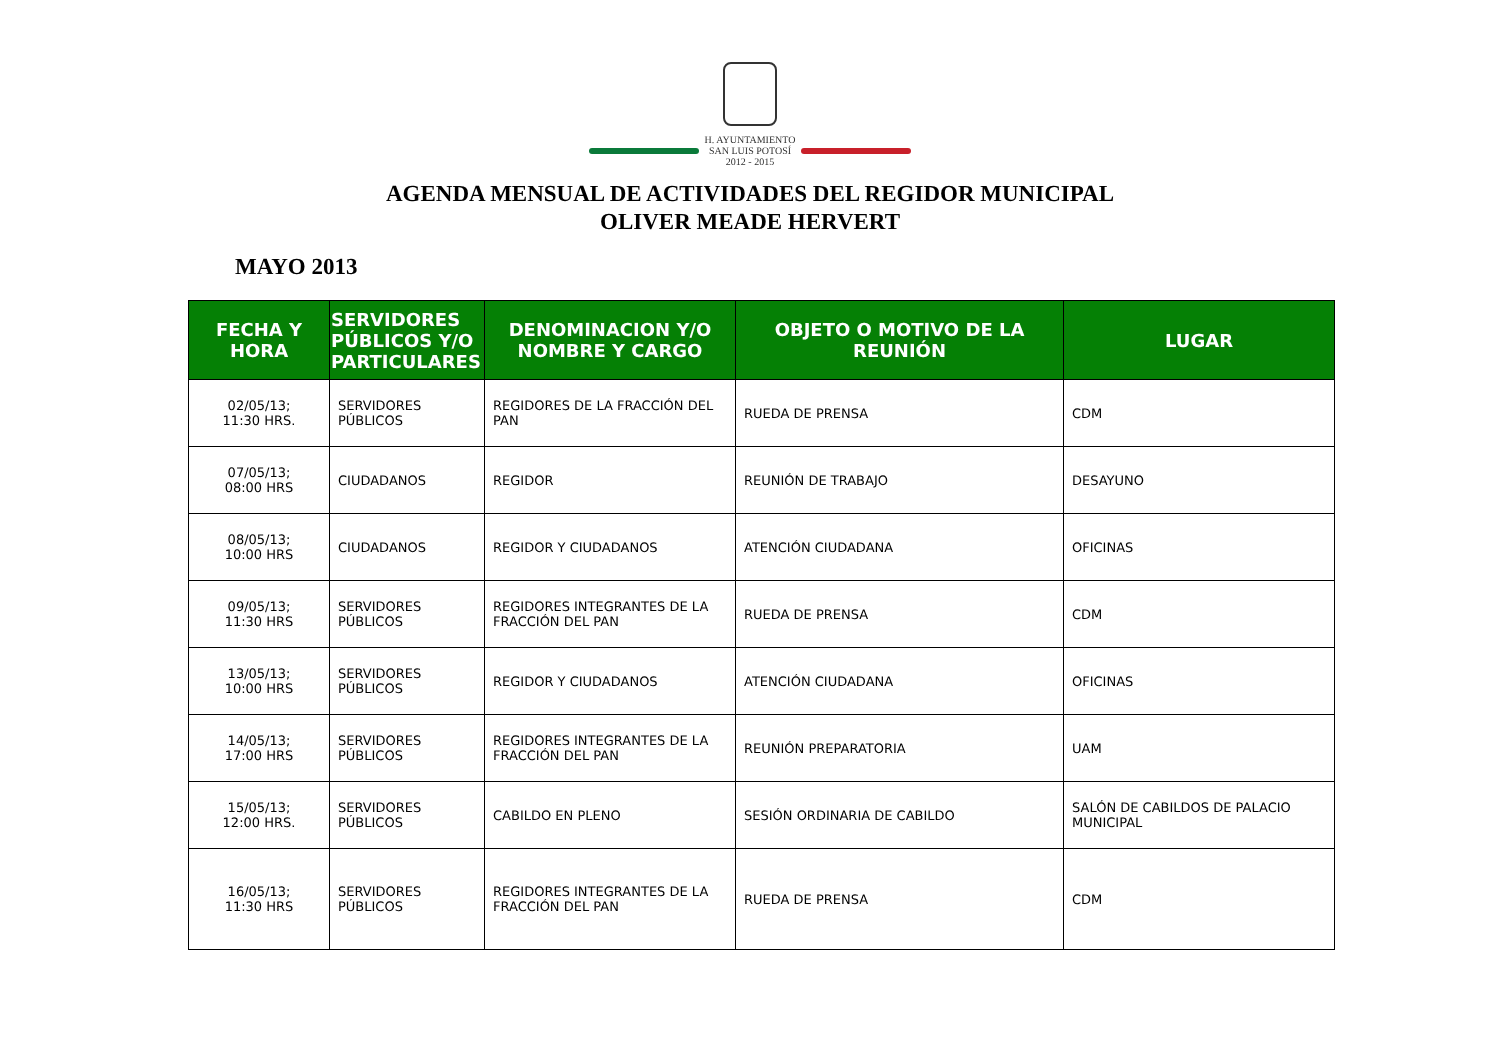H. AYUNTAMIENTO
SAN LUIS POTOSÍ
2012 - 2015
AGENDA MENSUAL DE ACTIVIDADES DEL REGIDOR MUNICIPAL
OLIVER MEADE HERVERT
MAYO 2013
| FECHA Y HORA | SERVIDORES PÚBLICOS Y/O PARTICULARES | DENOMINACION Y/O NOMBRE Y CARGO | OBJETO O MOTIVO DE LA REUNIÓN | LUGAR |
| --- | --- | --- | --- | --- |
| 02/05/13; 11:30 HRS. | SERVIDORES PÚBLICOS | REGIDORES DE LA FRACCIÓN DEL PAN | RUEDA DE PRENSA | CDM |
| 07/05/13; 08:00 HRS | CIUDADANOS | REGIDOR | REUNIÓN DE TRABAJO | DESAYUNO |
| 08/05/13; 10:00 HRS | CIUDADANOS | REGIDOR Y CIUDADANOS | ATENCIÓN CIUDADANA | OFICINAS |
| 09/05/13; 11:30 HRS | SERVIDORES PÚBLICOS | REGIDORES INTEGRANTES DE LA FRACCIÓN DEL PAN | RUEDA DE PRENSA | CDM |
| 13/05/13; 10:00 HRS | SERVIDORES PÚBLICOS | REGIDOR Y CIUDADANOS | ATENCIÓN CIUDADANA | OFICINAS |
| 14/05/13; 17:00 HRS | SERVIDORES PÚBLICOS | REGIDORES INTEGRANTES DE LA FRACCIÓN DEL PAN | REUNIÓN PREPARATORIA | UAM |
| 15/05/13; 12:00 HRS. | SERVIDORES PÚBLICOS | CABILDO EN PLENO | SESIÓN ORDINARIA DE CABILDO | SALÓN DE CABILDOS DE PALACIO MUNICIPAL |
| 16/05/13; 11:30 HRS | SERVIDORES PÚBLICOS | REGIDORES INTEGRANTES DE LA FRACCIÓN DEL PAN | RUEDA DE PRENSA | CDM |